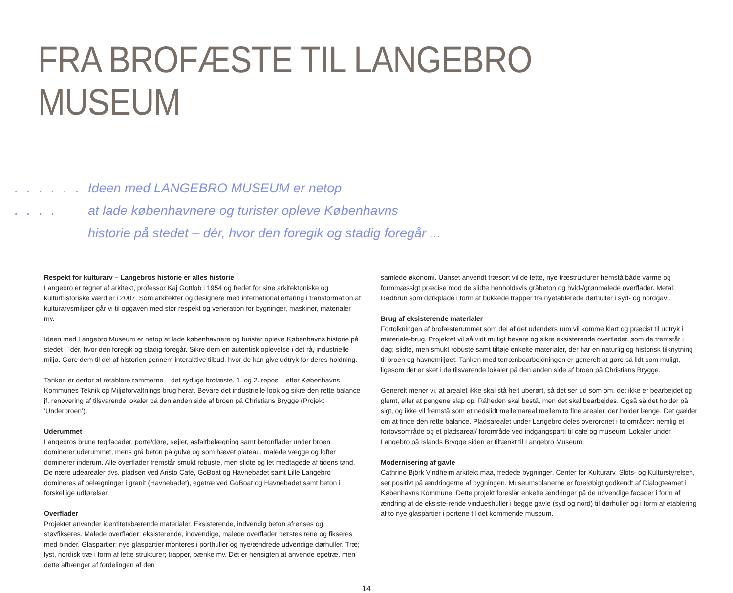FRA BROFÆSTE TIL LANGEBRO MUSEUM
. . . . . . . . . .
Ideen med LANGEBRO MUSEUM er netop
at lade københavnere og turister opleve Københavns
historie på stedet – dér, hvor den foregik og stadig foregår ...
Respekt for kulturarv – Langebros historie er alles historie
Langebro er tegnet af arkitekt, professor Kaj Gottlob i 1954 og fredet for sine arkitektoniske og kulturhistoriske værdier i 2007. Som arkitekter og designere med international erfaring i transformation af kulturarvsmiljøer går vi til opgaven med stor respekt og veneration for bygninger, maskiner, materialer mv.
Ideen med Langebro Museum er netop at lade københavnere og turister opleve Københavns historie på stedet – dér, hvor den foregik og stadig foregår. Sikre dem en autentisk oplevelse i det rå, industrielle miljø. Gøre dem til del af historien gennem interaktive tilbud, hvor de kan give udtryk for deres holdning.
Tanken er derfor at retablere rammerne – det sydlige brofæste, 1. og 2. repos – efter Københavns Kommunes Teknik og Miljøforvaltnings brug heraf. Bevare det industrielle look og sikre den rette balance jf. renovering af tilsvarende lokaler på den anden side af broen på Christians Brygge (Projekt ’Underbroen’).
Uderummet
Langebros brune teglfacader, porte/døre, søjler, asfaltbelægning samt betonflader under broen dominerer uderummet, mens grå beton på gulve og som hævet plateau, malede vægge og lofter dominerer inderum. Alle overflader fremstår smukt robuste, men slidte og let medtagede af tidens tand. De nære udearealer dvs. pladsen ved Aristo Café, GoBoat og Havnebadet samt Lille Langebro domineres af belægninger i granit (Havnebadet), egetræ ved GoBoat og Havnebadet samt beton i forskellige udførelser.
Overflader
Projektet anvender identitetsbærende materialer. Eksisterende, indvendig beton afrenses og støvfikseres. Malede overflader; eksisterende, indvendige, malede overflader børstes rene og fikseres med binder. Glaspartier; nye glaspartier monteres i porthuller og nye/ændrede udvendige dørhuller. Træ; lyst, nordisk træ i form af lette strukturer; trapper, bænke mv. Det er hensigten at anvende egetræ, men dette afhænger af fordelingen af den
samlede økonomi. Uanset anvendt træsort vil de lette, nye træstrukturer fremstå både varme og formmæssigt præcise mod de slidte henholdsvis gråbeton og hvid-/grønmalede overflader. Metal: Rødbrun som dørkplade i form af bukkede trapper fra nyetablerede dørhuller i syd- og nordgavl.
Brug af eksisterende materialer
Fortolkningen af brofæsterummet som del af det udendørs rum vil komme klart og præcist til udtryk i materiale-brug. Projektet vil så vidt muligt bevare og sikre eksisterende overflader, som de fremstår i dag; slidte, men smukt robuste samt tilføje enkelte materialer, der har en naturlig og historisk tilknytning til broen og havnemiljøet. Tanken med terrænbearbejdningen er generelt at gøre så lidt som muligt, ligesom det er sket i de tilsvarende lokaler på den anden side af broen på Christians Brygge.
Generelt mener vi, at arealet ikke skal stå helt uberørt, så det ser ud som om, det ikke er bearbejdet og glemt, eller at pengene slap op. Råheden skal bestå, men det skal bearbejdes. Også så det holder på sigt, og ikke vil fremstå som et nedslidt mellemareal mellem to fine arealer, der holder længe. Det gælder om at finde den rette balance. Pladsarealet under Langebro deles overordnet i to områder; nemlig et fortovsområde og et pladsareal/ forområde ved indgangsparti til cafe og museum. Lokaler under Langebro på Islands Brygge siden er tiltænkt til Langebro Museum.
Modernisering af gavle
Cathrine Björk Vindheim arkitekt maa, fredede bygninger, Center for Kulturarv, Slots- og Kulturstyrelsen, ser positivt på ændringerne af bygningen. Museumsplanerne er foreløbigt godkendt af Dialogteamet i Københavns Kommune. Dette projekt foreslår enkelte ændringer på de udvendige facader i form af ændring af de eksiste-rende vindueshuller i begge gavle (syd og nord) til dørhuller og i form af etablering af to nye glaspartier i portene til det kommende museum.
14